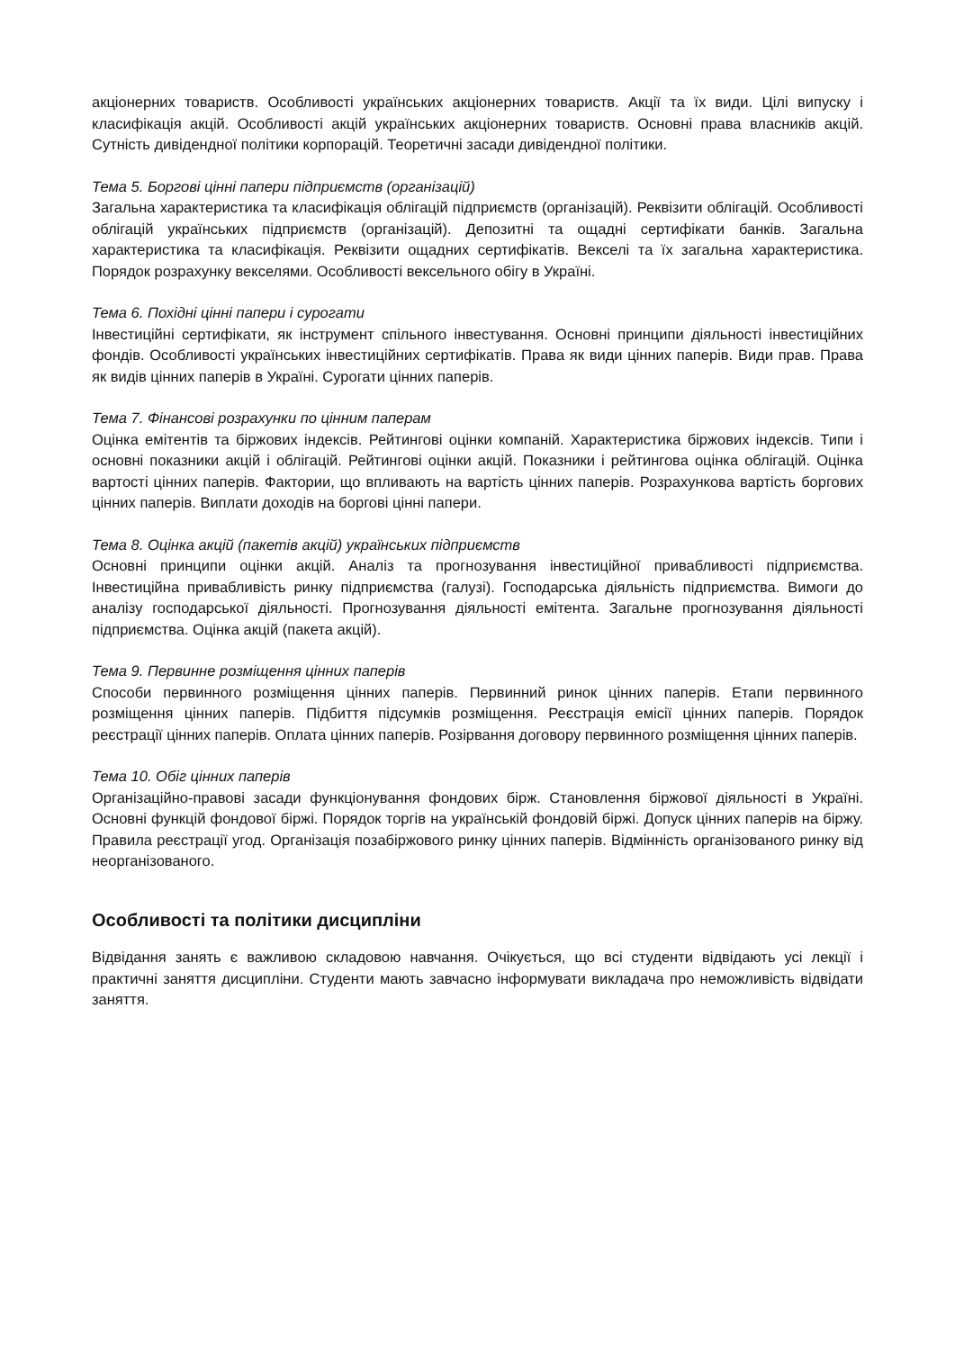акціонерних товариств. Особливості українських акціонерних товариств. Акції та їх види. Цілі випуску і класифікація акцій. Особливості акцій українських акціонерних товариств. Основні права власників акцій. Сутність дивідендної політики корпорацій. Теоретичні засади дивідендної політики.
Тема 5. Боргові цінні папери підприємств (організацій)
Загальна характеристика та класифікація облігацій підприємств (організацій). Реквізити облігацій. Особливості облігацій українських підприємств (організацій). Депозитні та ощадні сертифікати банків. Загальна характеристика та класифікація. Реквізити ощадних сертифікатів. Векселі та їх загальна характеристика. Порядок розрахунку векселями. Особливості вексельного обігу в Україні.
Тема 6. Похідні цінні папери і сурогати
Інвестиційні сертифікати, як інструмент спільного інвестування. Основні принципи діяльності інвестиційних фондів. Особливості українських інвестиційних сертифікатів. Права як види цінних паперів. Види прав. Права як видів цінних паперів в Україні. Сурогати цінних паперів.
Тема 7. Фінансові розрахунки по цінним паперам
Оцінка емітентів та біржових індексів. Рейтингові оцінки компаній. Характеристика біржових індексів. Типи і основні показники акцій і облігацій. Рейтингові оцінки акцій. Показники і рейтингова оцінка облігацій. Оцінка вартості цінних паперів. Фактории, що впливають на вартість цінних паперів. Розрахункова вартість боргових цінних паперів. Виплати доходів на боргові цінні папери.
Тема 8. Оцінка акцій (пакетів акцій) українських підприємств
Основні принципи оцінки акцій. Аналіз та прогнозування інвестиційної привабливості підприємства. Інвестиційна привабливість ринку підприємства (галузі). Господарська діяльність підприємства. Вимоги до аналізу господарської діяльності. Прогнозування діяльності емітента. Загальне прогнозування діяльності підприємства. Оцінка акцій (пакета акцій).
Тема 9. Первинне розміщення цінних паперів
Способи первинного розміщення цінних паперів. Первинний ринок цінних паперів. Етапи первинного розміщення цінних паперів. Підбиття підсумків розміщення. Реєстрація емісії цінних паперів. Порядок реєстрації цінних паперів. Оплата цінних паперів. Розірвання договору первинного розміщення цінних паперів.
Тема 10. Обіг цінних паперів
Організаційно-правові засади функціонування фондових бірж. Становлення біржової діяльності в Україні. Основні функцій фондової біржі. Порядок торгів на українській фондовій біржі. Допуск цінних паперів на біржу. Правила реєстрації угод. Організація позабіржового ринку цінних паперів. Відмінність організованого ринку від неорганізованого.
Особливості та політики дисципліни
Відвідання занять є важливою складовою навчання. Очікується, що всі студенти відвідають усі лекції і практичні заняття дисципліни. Студенти мають завчасно інформувати викладача про неможливість відвідати заняття.